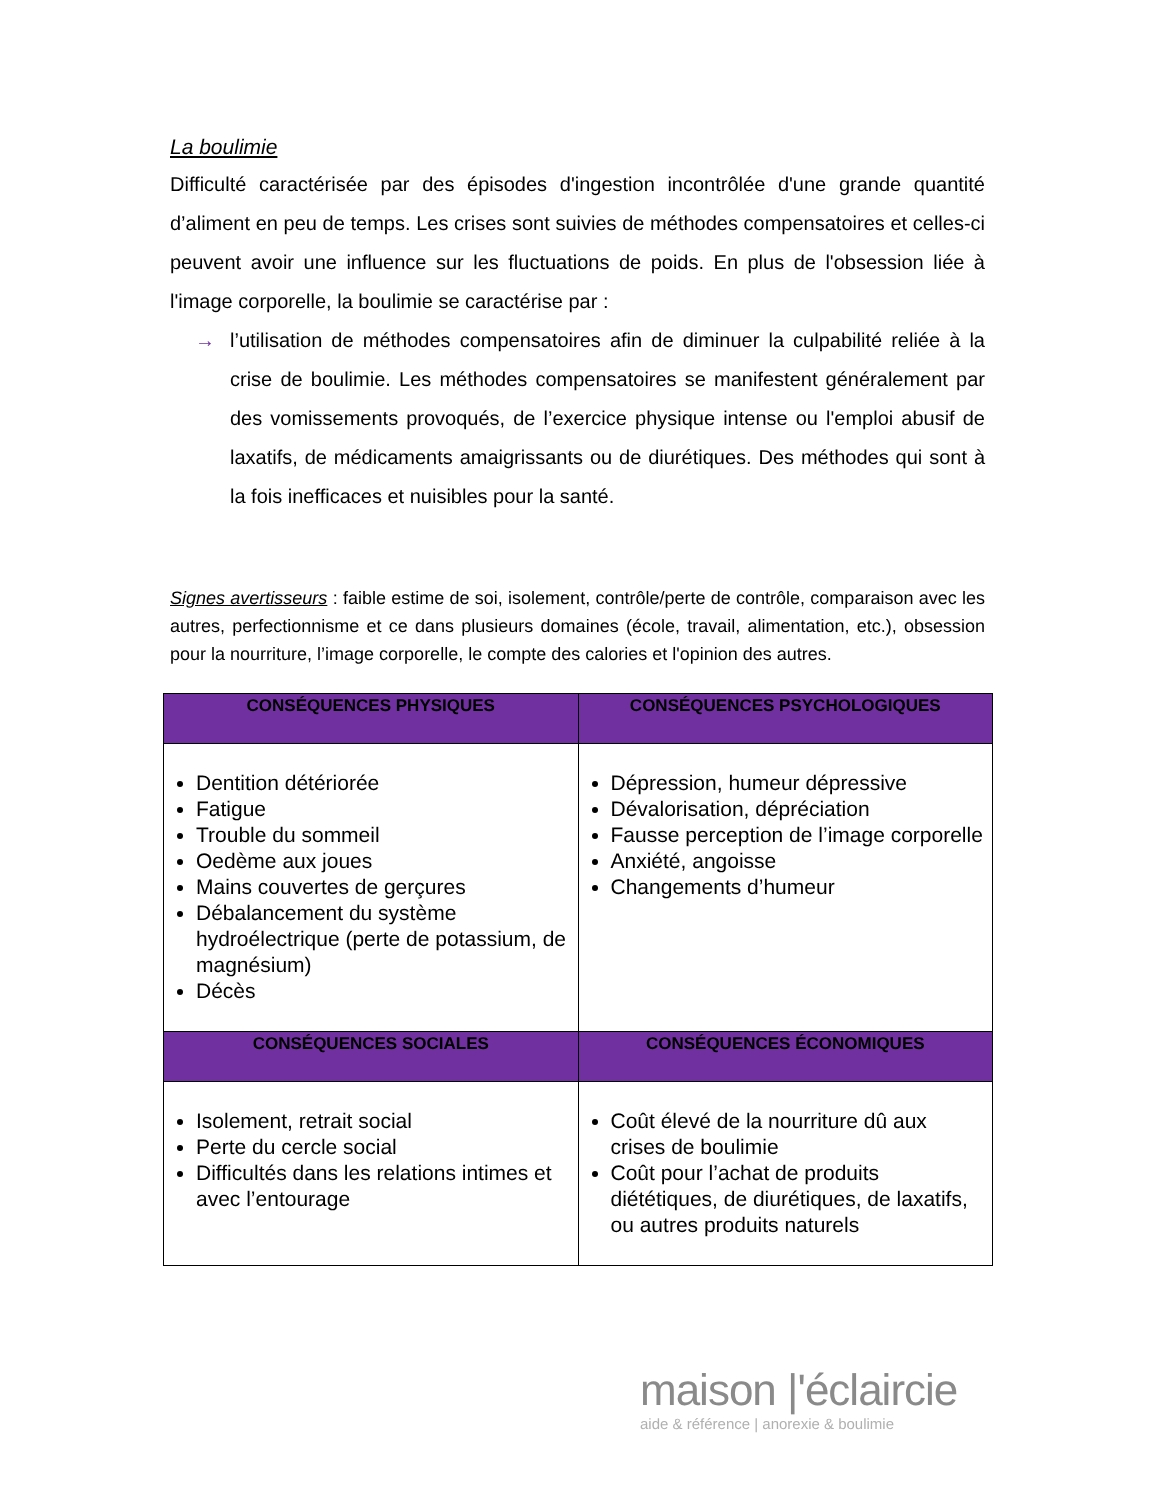La boulimie
Difficulté caractérisée par des épisodes d'ingestion incontrôlée d'une grande quantité d’aliment en peu de temps. Les crises sont suivies de méthodes compensatoires et celles-ci peuvent avoir une influence sur les fluctuations de poids. En plus de l'obsession liée à l'image corporelle, la boulimie se caractérise par :
→ l’utilisation de méthodes compensatoires afin de diminuer la culpabilité reliée à la crise de boulimie. Les méthodes compensatoires se manifestent généralement par des vomissements provoqués, de l’exercice physique intense ou l'emploi abusif de laxatifs, de médicaments amaigrissants ou de diurétiques. Des méthodes qui sont à la fois inefficaces et nuisibles pour la santé.
Signes avertisseurs : faible estime de soi, isolement, contrôle/perte de contrôle, comparaison avec les autres, perfectionnisme et ce dans plusieurs domaines (école, travail, alimentation, etc.), obsession pour la nourriture, l’image corporelle, le compte des calories et l'opinion des autres.
| CONSÉQUENCES PHYSIQUES | CONSÉQUENCES PSYCHOLOGIQUES |
| --- | --- |
| Dentition détériorée Fatigue Trouble du sommeil Oedème aux joues Mains couvertes de gerçures Débalancement du système hydroélectrique (perte de potassium, de magnésium) Décès | Dépression, humeur dépressive Dévalorisation, dépréciation Fausse perception de l’image corporelle Anxiété, angoisse Changements d’humeur |
| CONSÉQUENCES SOCIALES | CONSÉQUENCES ÉCONOMIQUES |
| Isolement, retrait social Perte du cercle social Difficultés dans les relations intimes et avec l’entourage | Coût élevé de la nourriture dû aux crises de boulimie Coût pour l’achat de produits diététiques, de diurétiques, de laxatifs, ou autres produits naturels |
maison |'éclaircie
aide & référence | anorexie & boulimie